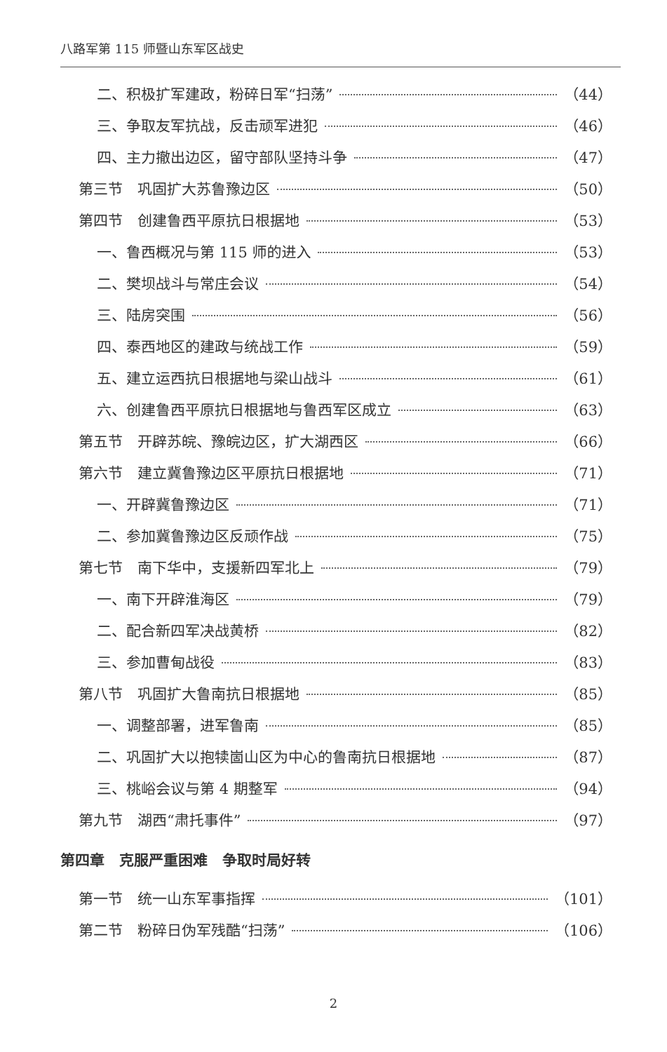八路军第 115 师暨山东军区战史
二、积极扩军建政，粉碎日军“扫荡” （44）
三、争取友军抗战，反击顽军进犯 （46）
四、主力撤出边区，留守部队坚持斗争 （47）
第三节　巩固扩大苏鲁豫边区 （50）
第四节　创建鲁西平原抗日根据地 （53）
一、鲁西概况与第 115 师的进入 （53）
二、樊坝战斗与常庄会议 （54）
三、陆房突围 （56）
四、泰西地区的建政与统战工作 （59）
五、建立运西抗日根据地与梁山战斗 （61）
六、创建鲁西平原抗日根据地与鲁西军区成立 （63）
第五节　开辟苏皖、豫皖边区，扩大湖西区 （66）
第六节　建立冀鲁豫边区平原抗日根据地 （71）
一、开辟冀鲁豫边区 （71）
二、参加冀鲁豫边区反顽作战 （75）
第七节　南下华中，支援新四军北上 （79）
一、南下开辟淮海区 （79）
二、配合新四军决战黄桥 （82）
三、参加曹甸战役 （83）
第八节　巩固扩大鲁南抗日根据地 （85）
一、调整部署，进军鲁南 （85）
二、巩固扩大以抱犊崮山区为中心的鲁南抗日根据地 （87）
三、桃峪会议与第 4 期整军 （94）
第九节　湖西“肃托事件” （97）
第四章　克服严重困难　争取时局好转
第一节　统一山东军事指挥 （101）
第二节　粉碎日伪军残酷“扫荡” （106）
2